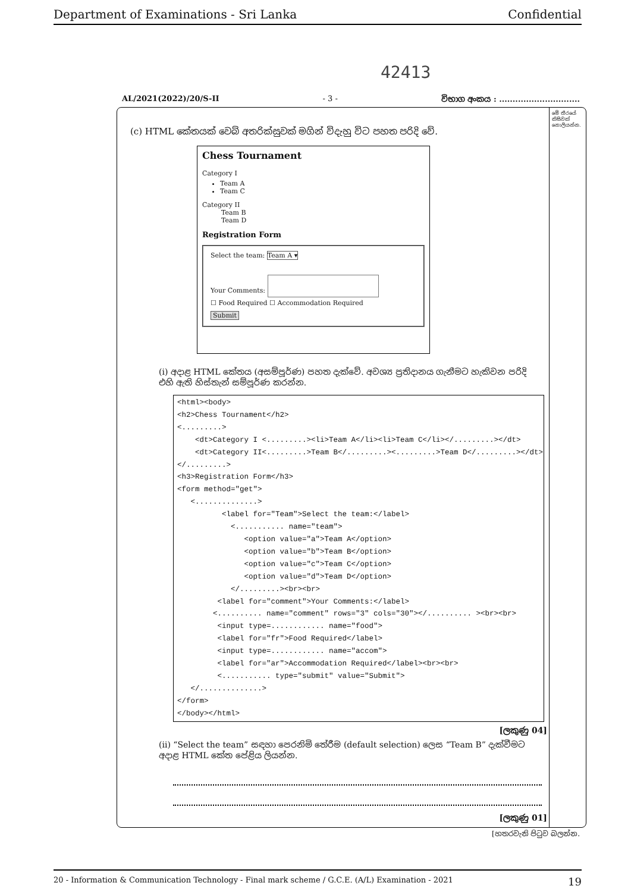Department of Examinations - Sri Lanka Confidential
42413
AL/2021(2022)/20/S-II - 3 - විභාග අංකය : ..............................
මේ තීරයේ කිසිවක් නොලියන්න.
(c) HTML කේතයක් වෙබ් අතරික්සුවක් මගින් විදැහු විට පහත පරිදි වේ.
Chess Tournament
Category I
Team A
Team C
Category II
Team B
Team D
Registration Form
Select the team: Team A ▾
Your Comments:
☐ Food Required ☐ Accommodation Required
Submit
(i) අදාළ HTML කේතය (අසම්පූර්ණ) පහත දැක්වේ. අවශ්‍ය ප්‍රතිදානය ගැනීමට හැකිවන පරිදි එහි ඇති හිස්තැන් සම්පූර්ණ කරන්න.
<html><body> <h2>Chess Tournament</h2> <.........> <dt>Category I <.........><li>Team A</li><li>Team C</li></.........></dt> <dt>Category II<.........>Team B</.........><.........>Team D</.........></dt> </.........> <h3>Registration Form</h3> <form method="get"> <..............> <label for="Team">Select the team:</label> <........... name="team"> <option value="a">Team A</option> <option value="b">Team B</option> <option value="c">Team C</option> <option value="d">Team D</option> </.........><br><br> <label for="comment">Your Comments:</label> <.......... name="comment" rows="3" cols="30"></.......... ><br><br> <input type=............ name="food"> <label for="fr">Food Required</label> <input type=............ name="accom"> <label for="ar">Accommodation Required</label><br><br> <........... type="submit" value="Submit"> </..............> </form> </body></html>
[ලකුණු 04]
(ii) “Select the team” සඳහා පෙරනිමි තේරීම (default selection) ලෙස “Team B” දැක්වීමට අදාළ HTML කේත පේළිය ලියන්න.
[ලකුණු 01]
[හතරවැනි පිටුව බලන්න.
20 - Information & Communication Technology - Final mark scheme / G.C.E. (A/L) Examination - 2021 19